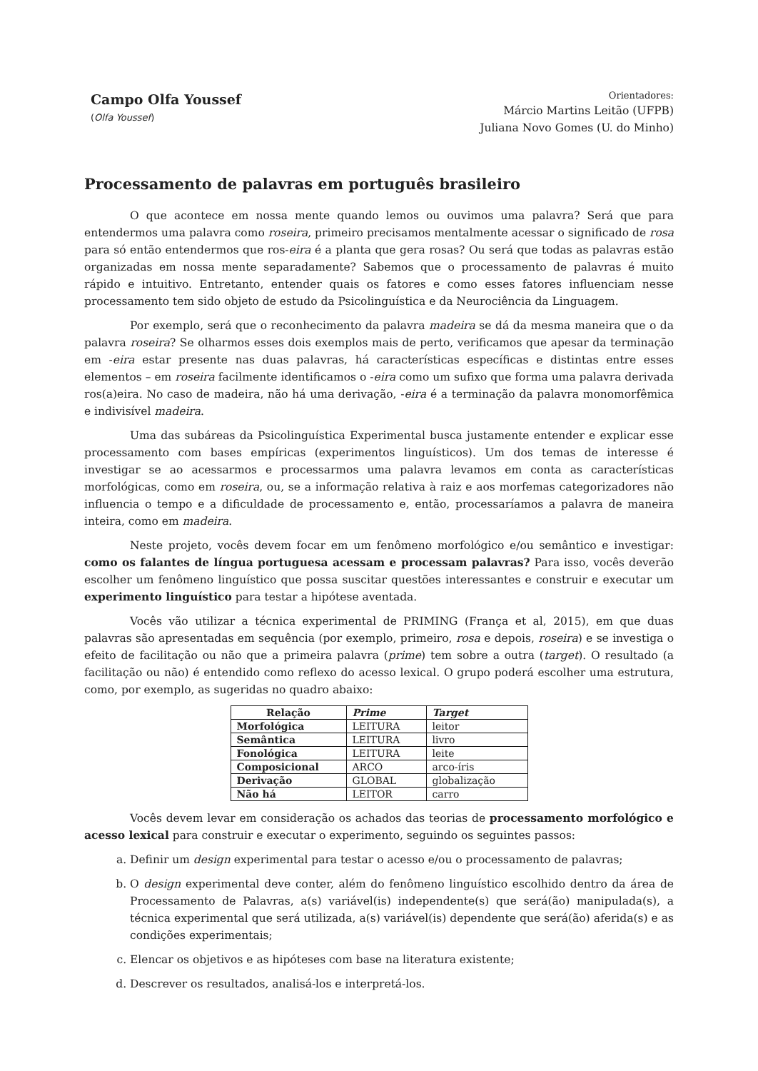Campo Olfa Youssef
(Olfa Youssef)
Orientadores:
Márcio Martins Leitão (UFPB)
Juliana Novo Gomes (U. do Minho)
Processamento de palavras em português brasileiro
O que acontece em nossa mente quando lemos ou ouvimos uma palavra? Será que para entendermos uma palavra como roseira, primeiro precisamos mentalmente acessar o significado de rosa para só então entendermos que ros-eira é a planta que gera rosas? Ou será que todas as palavras estão organizadas em nossa mente separadamente? Sabemos que o processamento de palavras é muito rápido e intuitivo. Entretanto, entender quais os fatores e como esses fatores influenciam nesse processamento tem sido objeto de estudo da Psicolinguística e da Neurociência da Linguagem.
Por exemplo, será que o reconhecimento da palavra madeira se dá da mesma maneira que o da palavra roseira? Se olharmos esses dois exemplos mais de perto, verificamos que apesar da terminação em -eira estar presente nas duas palavras, há características específicas e distintas entre esses elementos – em roseira facilmente identificamos o -eira como um sufixo que forma uma palavra derivada ros(a)eira. No caso de madeira, não há uma derivação, -eira é a terminação da palavra monomorfêmica e indivisível madeira.
Uma das subáreas da Psicolinguística Experimental busca justamente entender e explicar esse processamento com bases empíricas (experimentos linguísticos). Um dos temas de interesse é investigar se ao acessarmos e processarmos uma palavra levamos em conta as características morfológicas, como em roseira, ou, se a informação relativa à raiz e aos morfemas categorizadores não influencia o tempo e a dificuldade de processamento e, então, processaríamos a palavra de maneira inteira, como em madeira.
Neste projeto, vocês devem focar em um fenômeno morfológico e/ou semântico e investigar: como os falantes de língua portuguesa acessam e processam palavras? Para isso, vocês deverão escolher um fenômeno linguístico que possa suscitar questões interessantes e construir e executar um experimento linguístico para testar a hipótese aventada.
Vocês vão utilizar a técnica experimental de PRIMING (França et al, 2015), em que duas palavras são apresentadas em sequência (por exemplo, primeiro, rosa e depois, roseira) e se investiga o efeito de facilitação ou não que a primeira palavra (prime) tem sobre a outra (target). O resultado (a facilitação ou não) é entendido como reflexo do acesso lexical. O grupo poderá escolher uma estrutura, como, por exemplo, as sugeridas no quadro abaixo:
| Relação | Prime | Target |
| --- | --- | --- |
| Morfológica | LEITURA | leitor |
| Semântica | LEITURA | livro |
| Fonológica | LEITURA | leite |
| Composicional | ARCO | arco-íris |
| Derivação | GLOBAL | globalização |
| Não há | LEITOR | carro |
Vocês devem levar em consideração os achados das teorias de processamento morfológico e acesso lexical para construir e executar o experimento, seguindo os seguintes passos:
a. Definir um design experimental para testar o acesso e/ou o processamento de palavras;
b. O design experimental deve conter, além do fenômeno linguístico escolhido dentro da área de Processamento de Palavras, a(s) variável(is) independente(s) que será(ão) manipulada(s), a técnica experimental que será utilizada, a(s) variável(is) dependente que será(ão) aferida(s) e as condições experimentais;
c. Elencar os objetivos e as hipóteses com base na literatura existente;
d. Descrever os resultados, analisá-los e interpretá-los.